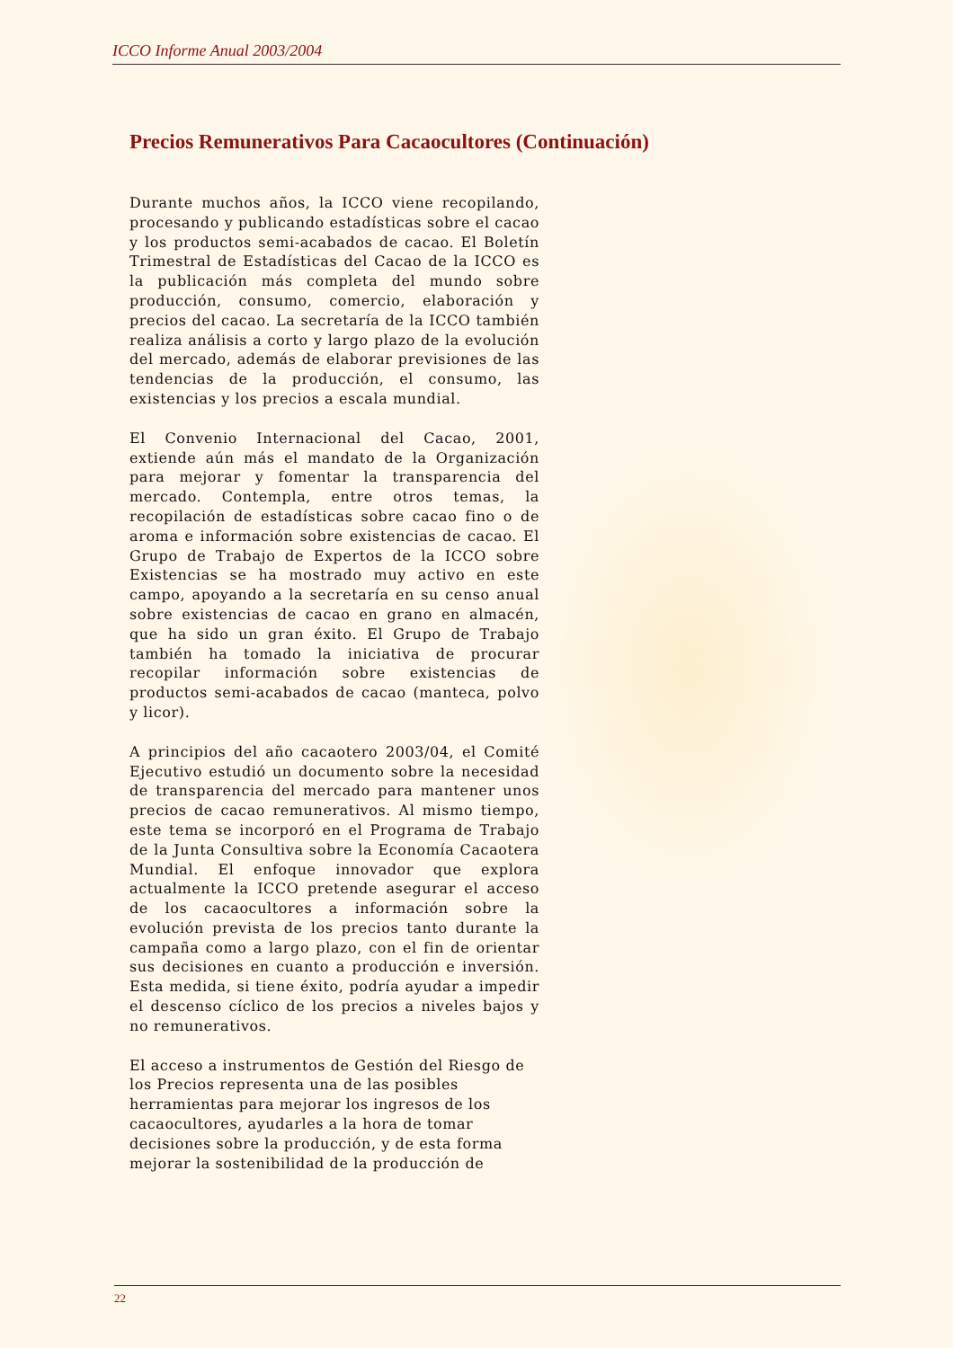ICCO Informe Anual 2003/2004
Precios Remunerativos Para Cacaocultores (Continuación)
Durante muchos años, la ICCO viene recopilando, procesando y publicando estadísticas sobre el cacao y los productos semi-acabados de cacao. El Boletín Trimestral de Estadísticas del Cacao de la ICCO es la publicación más completa del mundo sobre producción, consumo, comercio, elaboración y precios del cacao. La secretaría de la ICCO también realiza análisis a corto y largo plazo de la evolución del mercado, además de elaborar previsiones de las tendencias de la producción, el consumo, las existencias y los precios a escala mundial.
El Convenio Internacional del Cacao, 2001, extiende aún más el mandato de la Organización para mejorar y fomentar la transparencia del mercado. Contempla, entre otros temas, la recopilación de estadísticas sobre cacao fino o de aroma e información sobre existencias de cacao. El Grupo de Trabajo de Expertos de la ICCO sobre Existencias se ha mostrado muy activo en este campo, apoyando a la secretaría en su censo anual sobre existencias de cacao en grano en almacén, que ha sido un gran éxito. El Grupo de Trabajo también ha tomado la iniciativa de procurar recopilar información sobre existencias de productos semi-acabados de cacao (manteca, polvo y licor).
A principios del año cacaotero 2003/04, el Comité Ejecutivo estudió un documento sobre la necesidad de transparencia del mercado para mantener unos precios de cacao remunerativos. Al mismo tiempo, este tema se incorporó en el Programa de Trabajo de la Junta Consultiva sobre la Economía Cacaotera Mundial. El enfoque innovador que explora actualmente la ICCO pretende asegurar el acceso de los cacaocultores a información sobre la evolución prevista de los precios tanto durante la campaña como a largo plazo, con el fin de orientar sus decisiones en cuanto a producción e inversión. Esta medida, si tiene éxito, podría ayudar a impedir el descenso cíclico de los precios a niveles bajos y no remunerativos.
El acceso a instrumentos de Gestión del Riesgo de los Precios representa una de las posibles herramientas para mejorar los ingresos de los cacaocultores, ayudarles a la hora de tomar decisiones sobre la producción, y de esta forma mejorar la sostenibilidad de la producción de
22